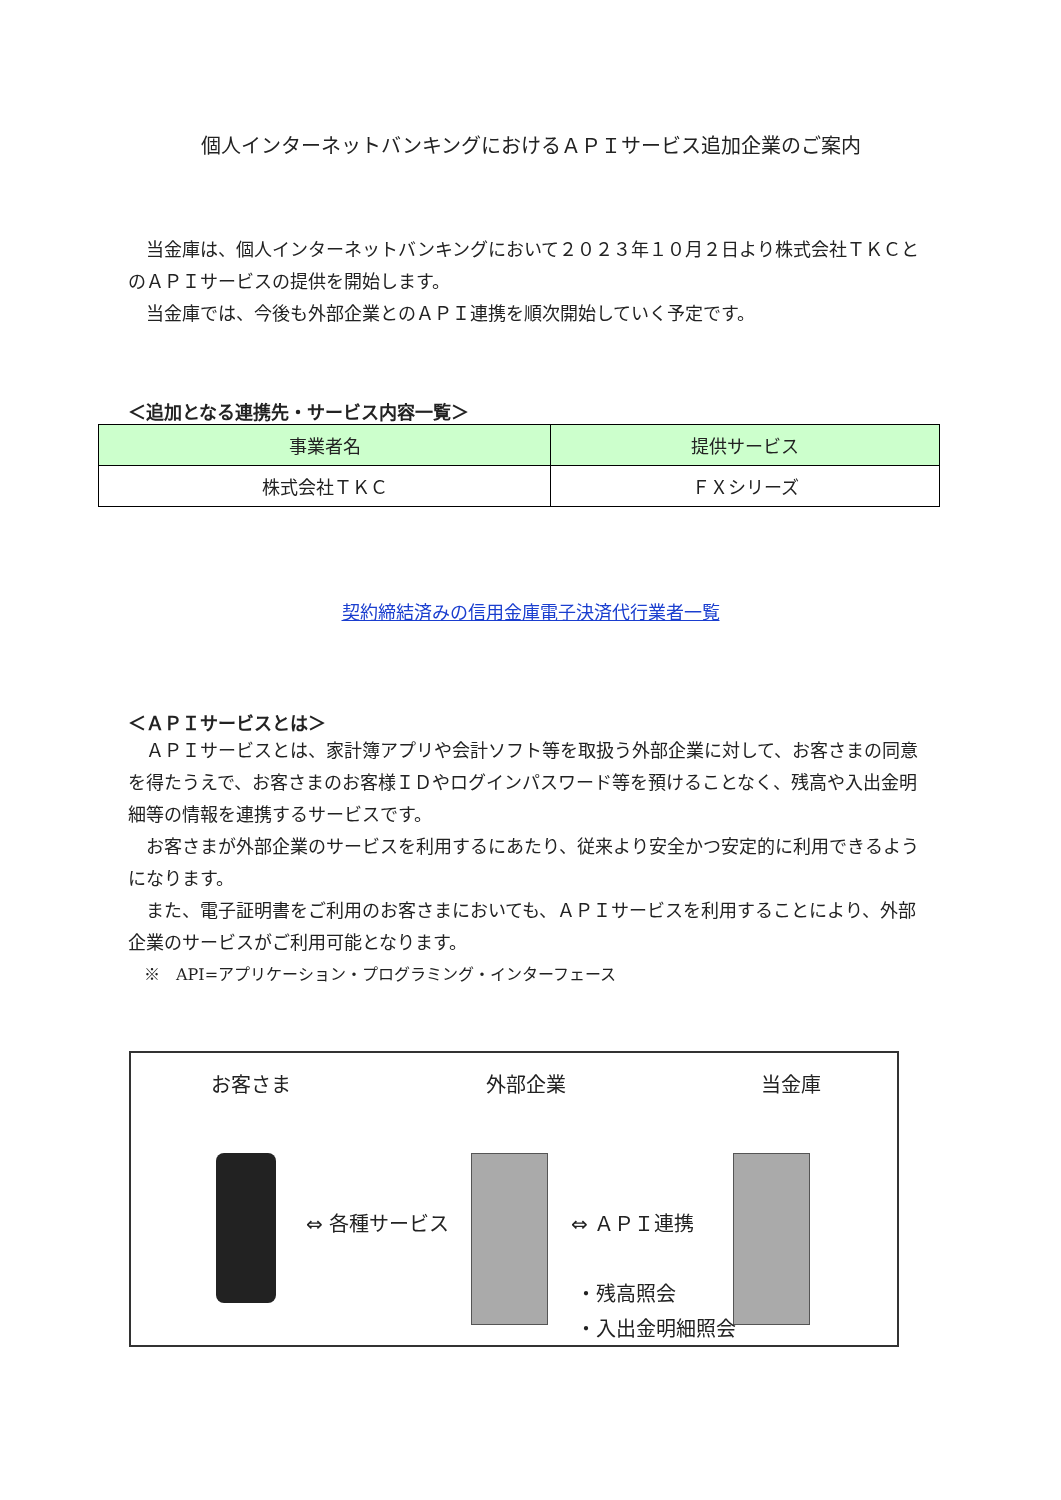個人インターネットバンキングにおけるＡＰＩサービス追加企業のご案内
　当金庫は、個人インターネットバンキングにおいて２０２３年１０月２日より株式会社ＴＫＣとのＡＰＩサービスの提供を開始します。
　当金庫では、今後も外部企業とのＡＰＩ連携を順次開始していく予定です。
＜追加となる連携先・サービス内容一覧＞
| 事業者名 | 提供サービス |
| --- | --- |
| 株式会社ＴＫＣ | ＦＸシリーズ |
契約締結済みの信用金庫電子決済代行業者一覧
＜ＡＰＩサービスとは＞
　ＡＰＩサービスとは、家計簿アプリや会計ソフト等を取扱う外部企業に対して、お客さまの同意を得たうえで、お客さまのお客様ＩＤやログインパスワード等を預けることなく、残高や入出金明細等の情報を連携するサービスです。
　お客さまが外部企業のサービスを利用するにあたり、従来より安全かつ安定的に利用できるようになります。
　また、電子証明書をご利用のお客さまにおいても、ＡＰＩサービスを利用することにより、外部企業のサービスがご利用可能となります。
　※　API=アプリケーション・プログラミング・インターフェース
お客さま 外部企業 当金庫
⇔ 各種サービス ⇔ ＡＰＩ連携
・残高照会
・入出金明細照会